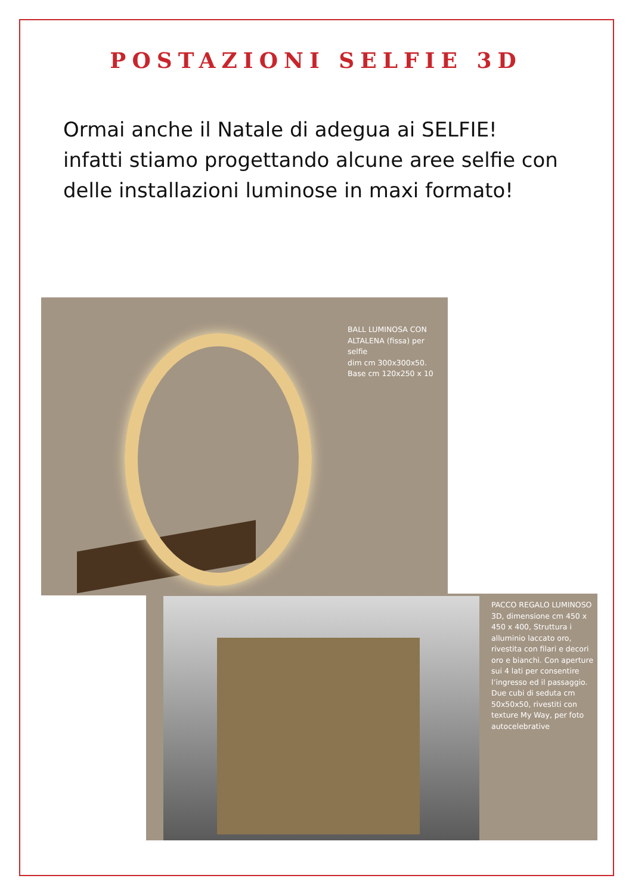POSTAZIONI SELFIE 3D
Ormai anche il Natale di adegua ai SELFIE!
infatti stiamo progettando alcune aree selfie con
delle installazioni luminose in maxi formato!
BALL LUMINOSA CON ALTALENA (fissa) per selfie
dim cm 300x300x50.
Base cm 120x250 x 10
PACCO REGALO LUMINOSO 3D, dimensione cm 450 x 450 x 400, Struttura i alluminio laccato oro, rivestita con filari e decori oro e bianchi. Con aperture sui 4 lati per consentire l’ingresso ed il passaggio. Due cubi di seduta cm 50x50x50, rivestiti con texture My Way, per foto autocelebrative